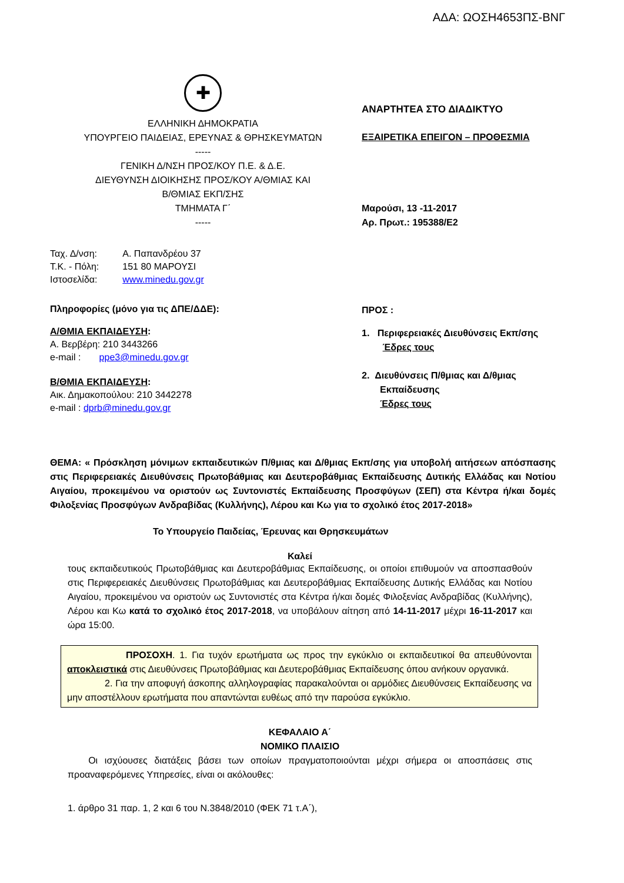ΑΔΑ: ΩΟΣΗ4653ΠΣ-ΒΝΓ
✚
ΕΛΛΗΝΙΚΗ ΔΗΜΟΚΡΑΤΙΑ
ΥΠΟΥΡΓΕΙΟ ΠΑΙΔΕΙΑΣ, ΕΡΕΥΝΑΣ & ΘΡΗΣΚΕΥΜΑΤΩΝ
-----
ΓΕΝΙΚΗ Δ/ΝΣΗ ΠΡΟΣ/ΚΟΥ Π.Ε. & Δ.Ε.
ΔΙΕΥΘΥΝΣΗ ΔΙΟΙΚΗΣΗΣ ΠΡΟΣ/ΚΟΥ Α/ΘΜΙΑΣ ΚΑΙ
Β/ΘΜΙΑΣ ΕΚΠ/ΣΗΣ
ΤΜΗΜΑΤΑ Γ΄
-----
| Ταχ. Δ/νση: | Α. Παπανδρέου 37 |
| Τ.Κ. - Πόλη: | 151 80 ΜΑΡΟΥΣΙ |
| Ιστοσελίδα: | www.minedu.gov.gr |
Πληροφορίες (μόνο για τις ΔΠΕ/ΔΔΕ):
Α/ΘΜΙΑ ΕΚΠΑΙΔΕΥΣΗ:
Α. Βερβέρη: 210 3443266
e-mail : ppe3@minedu.gov.gr
Β/ΘΜΙΑ ΕΚΠΑΙΔΕΥΣΗ:
Αικ. Δημακοπούλου: 210 3442278
e-mail : dprb@minedu.gov.gr
ΑΝΑΡΤΗΤΕΑ ΣΤΟ ΔΙΑΔΙΚΤΥΟ
ΕΞΑΙΡΕΤΙΚΑ ΕΠΕΙΓΟΝ – ΠΡΟΘΕΣΜΙΑ
Μαρούσι, 13 -11-2017
Αρ. Πρωτ.: 195388/Ε2
ΠΡΟΣ :
1. Περιφερειακές Διευθύνσεις Εκπ/σης
Έδρες τους
2. Διευθύνσεις Π/θμιας και Δ/θμιας
Εκπαίδευσης
Έδρες τους
ΘΕΜΑ: « Πρόσκληση μόνιμων εκπαιδευτικών Π/θμιας και Δ/θμιας Εκπ/σης για υποβολή αιτήσεων απόσπασης στις Περιφερειακές Διευθύνσεις Πρωτοβάθμιας και Δευτεροβάθμιας Εκπαίδευσης Δυτικής Ελλάδας και Νοτίου Αιγαίου, προκειμένου να οριστούν ως Συντονιστές Εκπαίδευσης Προσφύγων (ΣΕΠ) στα Κέντρα ή/και δομές Φιλοξενίας Προσφύγων Ανδραβίδας (Κυλλήνης), Λέρου και Κω για το σχολικό έτος 2017-2018»
Το Υπουργείο Παιδείας, Έρευνας και Θρησκευμάτων
Καλεί
τους εκπαιδευτικούς Πρωτοβάθμιας και Δευτεροβάθμιας Εκπαίδευσης, οι οποίοι επιθυμούν να αποσπασθούν στις Περιφερειακές Διευθύνσεις Πρωτοβάθμιας και Δευτεροβάθμιας Εκπαίδευσης Δυτικής Ελλάδας και Νοτίου Αιγαίου, προκειμένου να οριστούν ως Συντονιστές στα Κέντρα ή/και δομές Φιλοξενίας Ανδραβίδας (Κυλλήνης), Λέρου και Κω κατά το σχολικό έτος 2017-2018, να υποβάλουν αίτηση από 14-11-2017 μέχρι 16-11-2017 και ώρα 15:00.
ΠΡΟΣΟΧΗ. 1. Για τυχόν ερωτήματα ως προς την εγκύκλιο οι εκπαιδευτικοί θα απευθύνονται αποκλειστικά στις Διευθύνσεις Πρωτοβάθμιας και Δευτεροβάθμιας Εκπαίδευσης όπου ανήκουν οργανικά.
2. Για την αποφυγή άσκοπης αλληλογραφίας παρακαλούνται οι αρμόδιες Διευθύνσεις Εκπαίδευσης να μην αποστέλλουν ερωτήματα που απαντώνται ευθέως από την παρούσα εγκύκλιο.
ΚΕΦΑΛΑΙΟ Α΄
ΝΟΜΙΚΟ ΠΛΑΙΣΙΟ
Οι ισχύουσες διατάξεις βάσει των οποίων πραγματοποιούνται μέχρι σήμερα οι αποσπάσεις στις προαναφερόμενες Υπηρεσίες, είναι οι ακόλουθες:
1. άρθρο 31 παρ. 1, 2 και 6 του Ν.3848/2010 (ΦΕΚ 71 τ.Α΄),